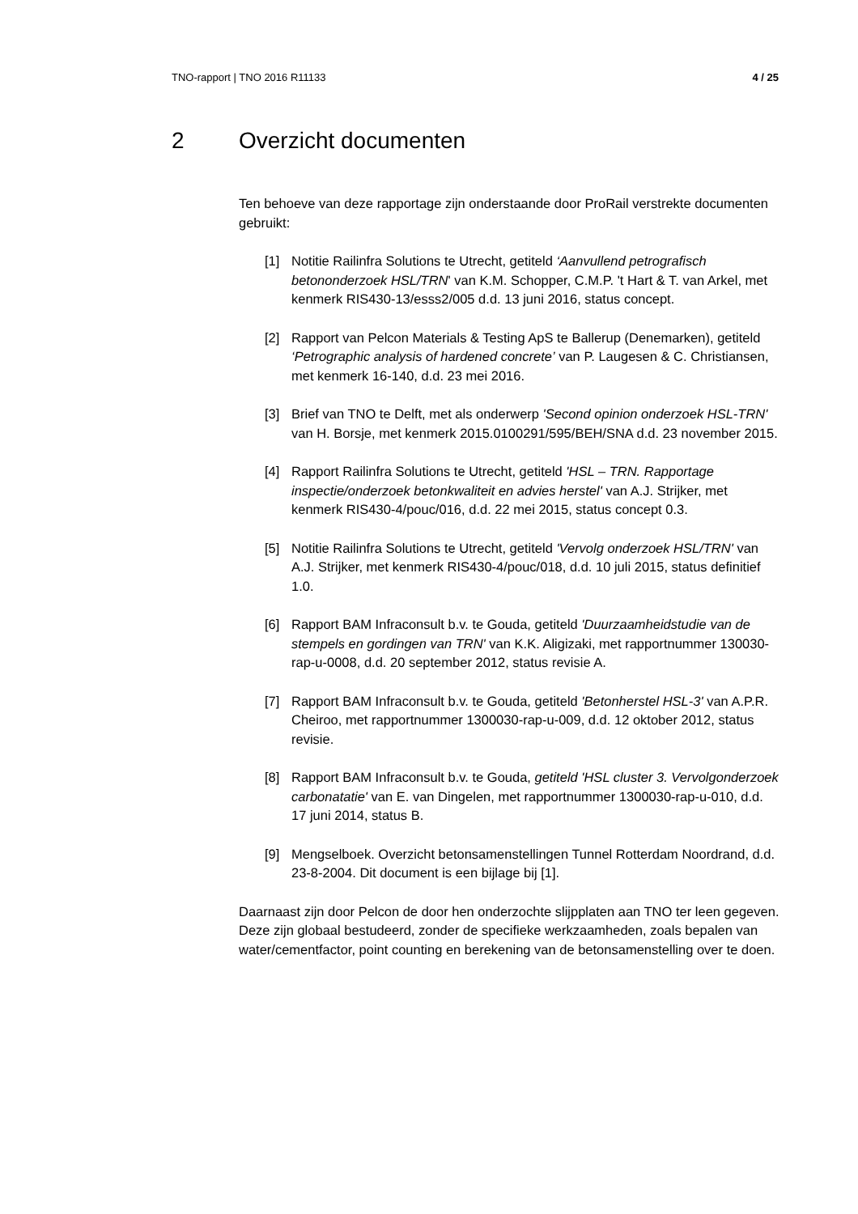TNO-rapport | TNO 2016 R11133 4 / 25
2 Overzicht documenten
Ten behoeve van deze rapportage zijn onderstaande door ProRail verstrekte documenten gebruikt:
[1] Notitie Railinfra Solutions te Utrecht, getiteld ‘Aanvullend petrografisch betononderzoek HSL/TRN' van K.M. Schopper, C.M.P. 't Hart & T. van Arkel, met kenmerk RIS430-13/esss2/005 d.d. 13 juni 2016, status concept.
[2] Rapport van Pelcon Materials & Testing ApS te Ballerup (Denemarken), getiteld ‘Petrographic analysis of hardened concrete’ van P. Laugesen & C. Christiansen, met kenmerk 16-140, d.d. 23 mei 2016.
[3] Brief van TNO te Delft, met als onderwerp 'Second opinion onderzoek HSL-TRN' van H. Borsje, met kenmerk 2015.0100291/595/BEH/SNA d.d. 23 november 2015.
[4] Rapport Railinfra Solutions te Utrecht, getiteld 'HSL – TRN. Rapportage inspectie/onderzoek betonkwaliteit en advies herstel' van A.J. Strijker, met kenmerk RIS430-4/pouc/016, d.d. 22 mei 2015, status concept 0.3.
[5] Notitie Railinfra Solutions te Utrecht, getiteld 'Vervolg onderzoek HSL/TRN' van A.J. Strijker, met kenmerk RIS430-4/pouc/018, d.d. 10 juli 2015, status definitief 1.0.
[6] Rapport BAM Infraconsult b.v. te Gouda, getiteld 'Duurzaamheidstudie van de stempels en gordingen van TRN' van K.K. Aligizaki, met rapportnummer 130030-rap-u-0008, d.d. 20 september 2012, status revisie A.
[7] Rapport BAM Infraconsult b.v. te Gouda, getiteld 'Betonherstel HSL-3' van A.P.R. Cheiroo, met rapportnummer 1300030-rap-u-009, d.d. 12 oktober 2012, status revisie.
[8] Rapport BAM Infraconsult b.v. te Gouda, getiteld 'HSL cluster 3. Vervolgonderzoek carbonatatie' van E. van Dingelen, met rapportnummer 1300030-rap-u-010, d.d. 17 juni 2014, status B.
[9] Mengselboek. Overzicht betonsamenstellingen Tunnel Rotterdam Noordrand, d.d. 23-8-2004. Dit document is een bijlage bij [1].
Daarnaast zijn door Pelcon de door hen onderzochte slijpplaten aan TNO ter leen gegeven. Deze zijn globaal bestudeerd, zonder de specifieke werkzaamheden, zoals bepalen van water/cementfactor, point counting en berekening van de betonsamenstelling over te doen.